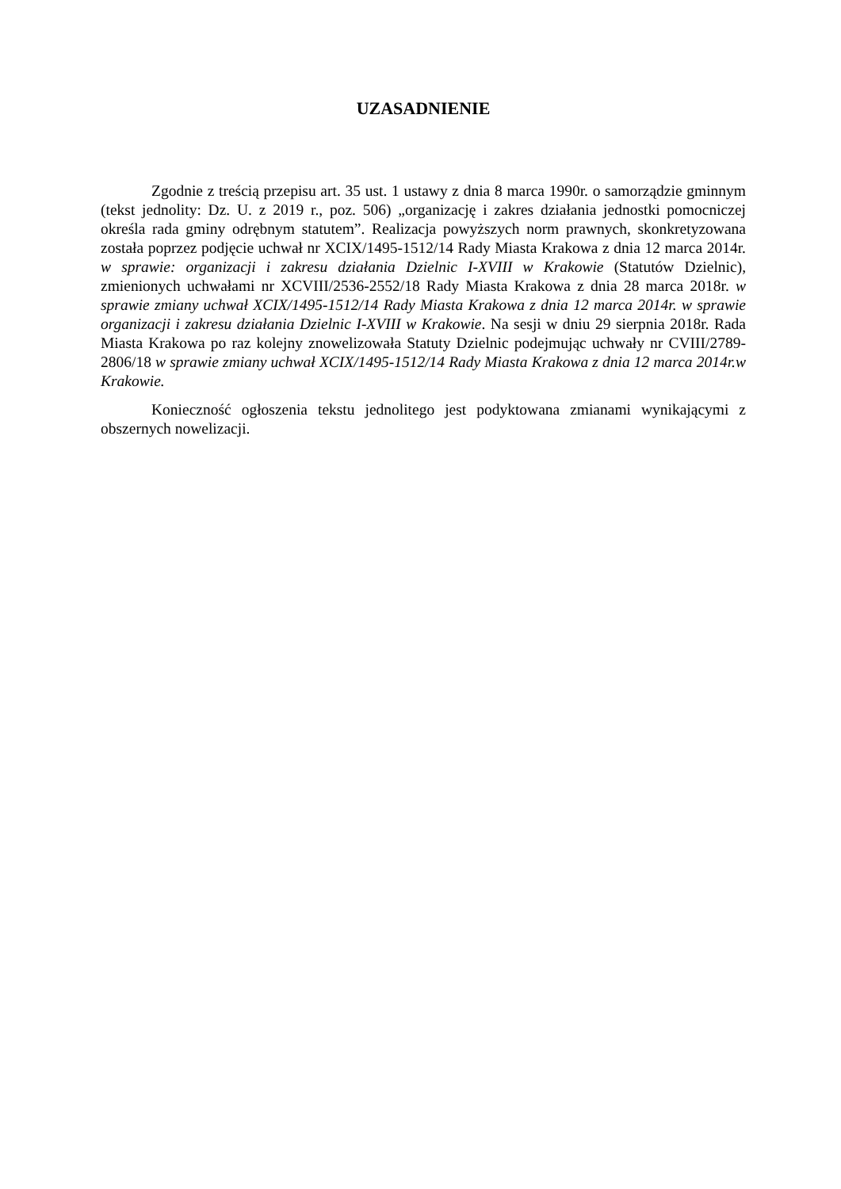UZASADNIENIE
Zgodnie z treścią przepisu art. 35 ust. 1 ustawy z dnia 8 marca 1990r. o samorządzie gminnym (tekst jednolity: Dz. U. z 2019 r., poz. 506) „organizację i zakres działania jednostki pomocniczej określa rada gminy odrębnym statutem”. Realizacja powyższych norm prawnych, skonkretyzowana została poprzez podjęcie uchwał nr XCIX/1495-1512/14 Rady Miasta Krakowa z dnia 12 marca 2014r. w sprawie: organizacji i zakresu działania Dzielnic I-XVIII w Krakowie (Statutów Dzielnic), zmienionych uchwałami nr XCVIII/2536-2552/18 Rady Miasta Krakowa z dnia 28 marca 2018r. w sprawie zmiany uchwał XCIX/1495-1512/14 Rady Miasta Krakowa z dnia 12 marca 2014r. w sprawie organizacji i zakresu działania Dzielnic I-XVIII w Krakowie. Na sesji w dniu 29 sierpnia 2018r. Rada Miasta Krakowa po raz kolejny znowelizowała Statuty Dzielnic podejmując uchwały nr CVIII/2789-2806/18 w sprawie zmiany uchwał XCIX/1495-1512/14 Rady Miasta Krakowa z dnia 12 marca 2014r.w Krakowie.
Konieczność ogłoszenia tekstu jednolitego jest podyktowana zmianami wynikającymi z obszernych nowelizacji.